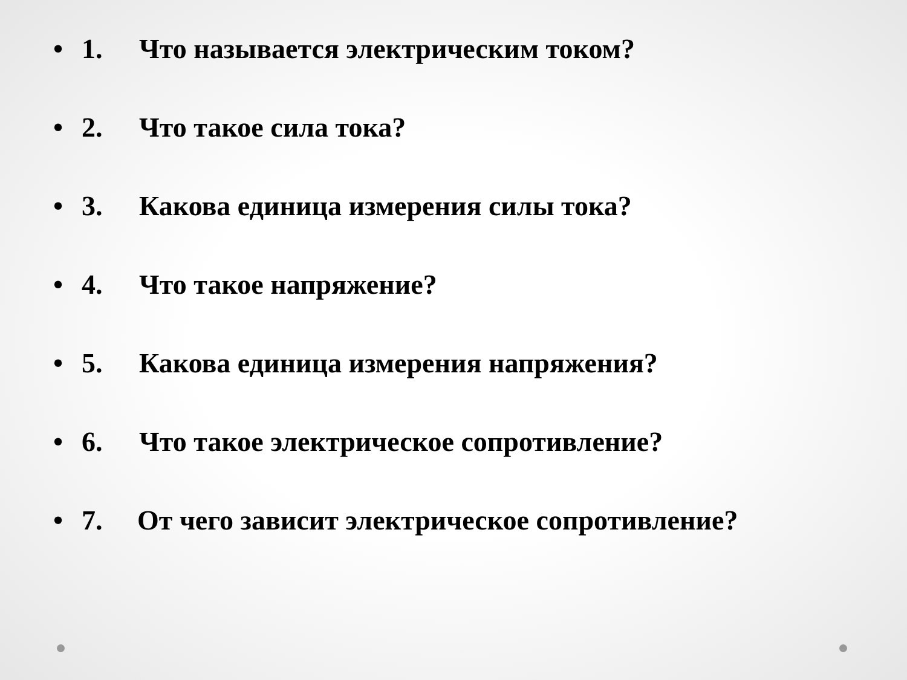• 1. Что называется электрическим током?
• 2. Что такое сила тока?
• 3. Какова единица измерения силы тока?
• 4. Что такое напряжение?
• 5. Какова единица измерения напряжения?
• 6. Что такое электрическое сопротивление?
• 7. От чего зависит электрическое сопротивление?